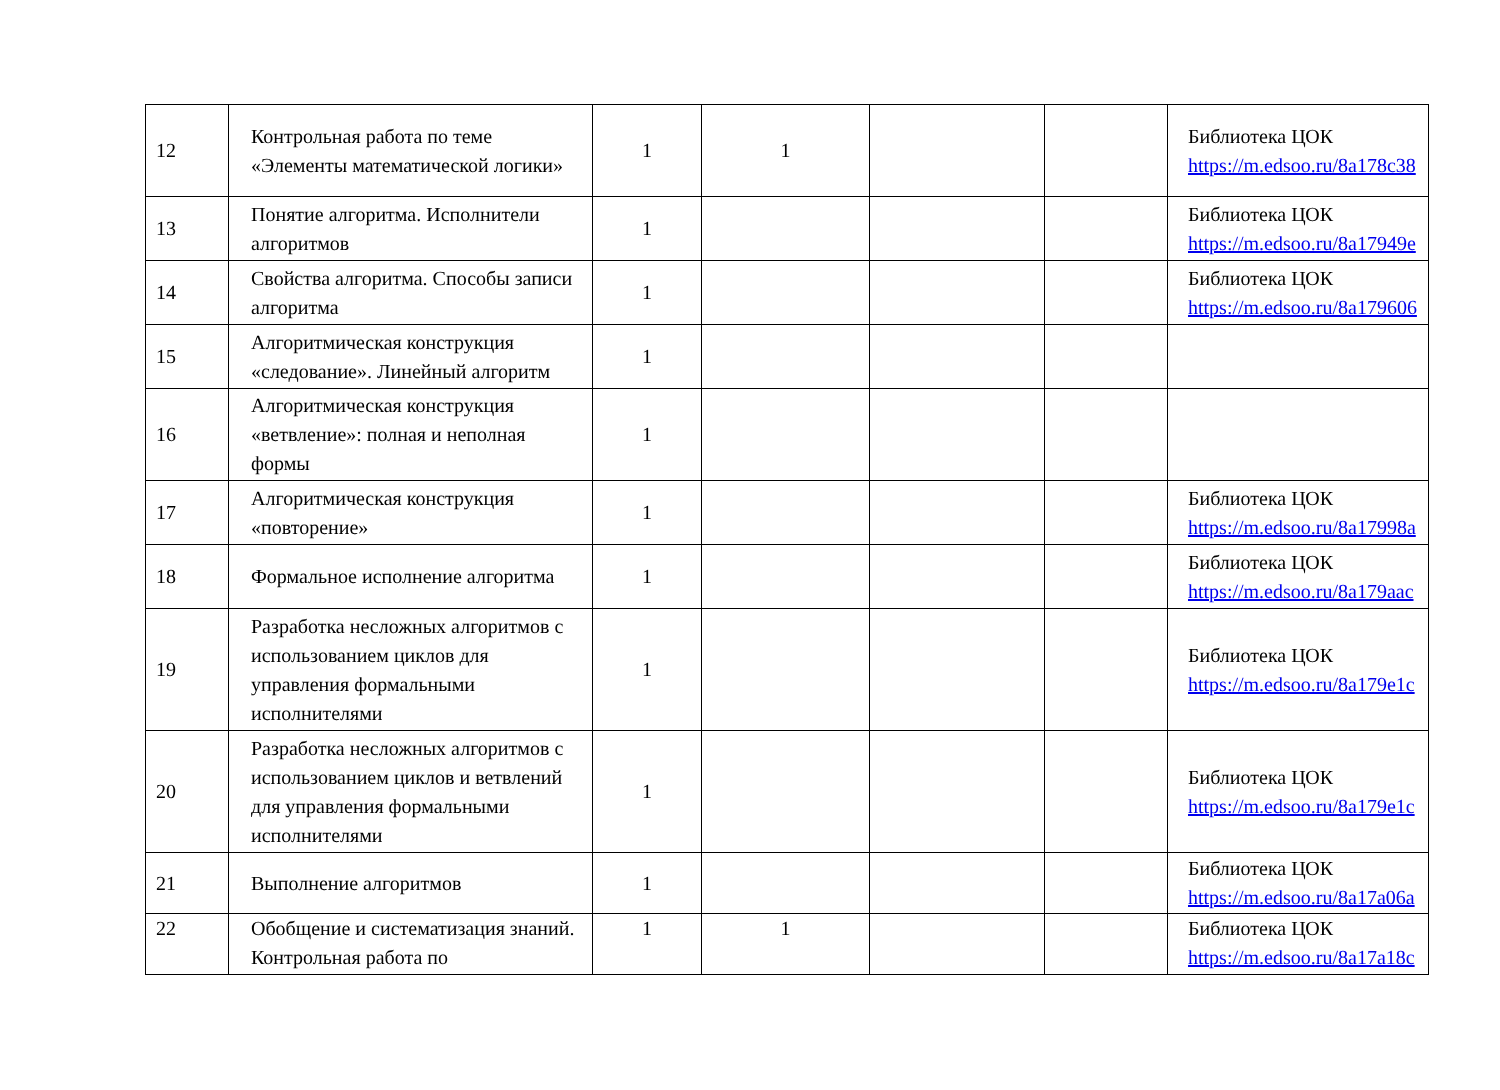| 12 | Контрольная работа по теме «Элементы математической логики» | 1 | 1 | | | Библиотека ЦОК https://m.edsoo.ru/8a178c38 |
| 13 | Понятие алгоритма. Исполнители алгоритмов | 1 | | | | Библиотека ЦОК https://m.edsoo.ru/8a17949e |
| 14 | Свойства алгоритма. Способы записи алгоритма | 1 | | | | Библиотека ЦОК https://m.edsoo.ru/8a179606 |
| 15 | Алгоритмическая конструкция «следование». Линейный алгоритм | 1 | | | | |
| 16 | Алгоритмическая конструкция «ветвление»: полная и неполная формы | 1 | | | | |
| 17 | Алгоритмическая конструкция «повторение» | 1 | | | | Библиотека ЦОК https://m.edsoo.ru/8a17998a |
| 18 | Формальное исполнение алгоритма | 1 | | | | Библиотека ЦОК https://m.edsoo.ru/8a179aac |
| 19 | Разработка несложных алгоритмов с использованием циклов для управления формальными исполнителями | 1 | | | | Библиотека ЦОК https://m.edsoo.ru/8a179e1c |
| 20 | Разработка несложных алгоритмов с использованием циклов и ветвлений для управления формальными исполнителями | 1 | | | | Библиотека ЦОК https://m.edsoo.ru/8a179e1c |
| 21 | Выполнение алгоритмов | 1 | | | | Библиотека ЦОК https://m.edsoo.ru/8a17a06a |
| 22 | Обобщение и систематизация знаний. Контрольная работа по | 1 | 1 | | | Библиотека ЦОК https://m.edsoo.ru/8a17a18c |